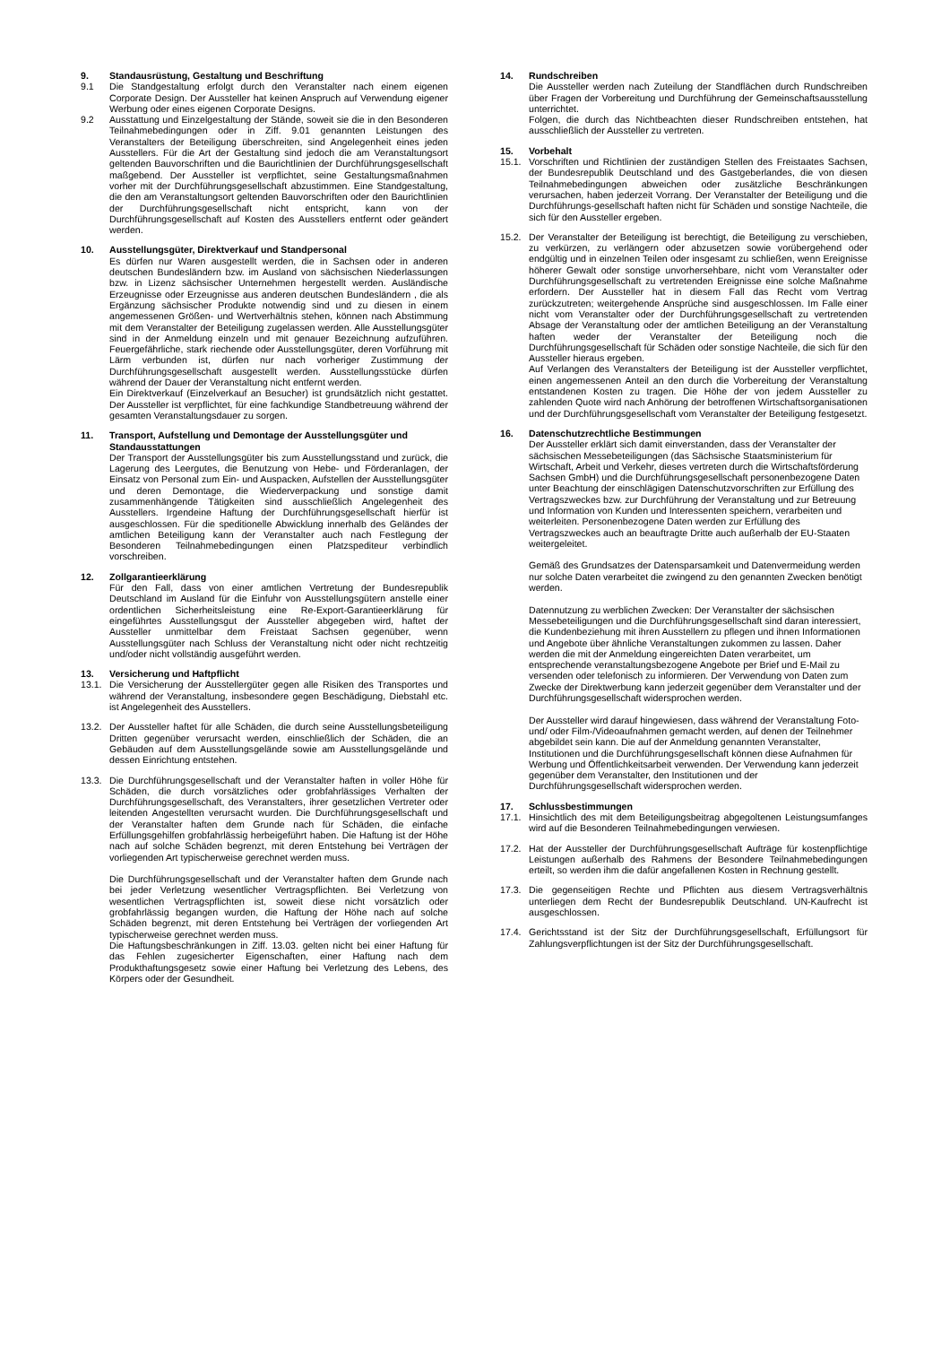9. Standausrüstung, Gestaltung und Beschriftung
9.1 Die Standgestaltung erfolgt durch den Veranstalter nach einem eigenen Corporate Design. Der Aussteller hat keinen Anspruch auf Verwendung eigener Werbung oder eines eigenen Corporate Designs.
9.2 Ausstattung und Einzelgestaltung der Stände, soweit sie die in den Besonderen Teilnahmebedingungen oder in Ziff. 9.01 genannten Leistungen des Veranstalters der Beteiligung überschreiten, sind Angelegenheit eines jeden Ausstellers. Für die Art der Gestaltung sind jedoch die am Veranstaltungsort geltenden Bauvorschriften und die Baurichtlinien der Durchführungsgesellschaft maßgebend. Der Aussteller ist verpflichtet, seine Gestaltungsmaßnahmen vorher mit der Durchführungsgesellschaft abzustimmen. Eine Standgestaltung, die den am Veranstaltungsort geltenden Bauvorschriften oder den Baurichtlinien der Durchführungsgesellschaft nicht entspricht, kann von der Durchführungsgesellschaft auf Kosten des Ausstellers entfernt oder geändert werden.
10. Ausstellungsgüter, Direktverkauf und Standpersonal
Es dürfen nur Waren ausgestellt werden, die in Sachsen oder in anderen deutschen Bundesländern bzw. im Ausland von sächsischen Niederlassungen bzw. in Lizenz sächsischer Unternehmen hergestellt werden. Ausländische Erzeugnisse oder Erzeugnisse aus anderen deutschen Bundesländern , die als Ergänzung sächsischer Produkte notwendig sind und zu diesen in einem angemessenen Größen- und Wertverhältnis stehen, können nach Abstimmung mit dem Veranstalter der Beteiligung zugelassen werden. Alle Ausstellungsgüter sind in der Anmeldung einzeln und mit genauer Bezeichnung aufzuführen. Feuergefährliche, stark riechende oder Ausstellungsgüter, deren Vorführung mit Lärm verbunden ist, dürfen nur nach vorheriger Zustimmung der Durchführungsgesellschaft ausgestellt werden. Ausstellungsstücke dürfen während der Dauer der Veranstaltung nicht entfernt werden.
Ein Direktverkauf (Einzelverkauf an Besucher) ist grundsätzlich nicht gestattet. Der Aussteller ist verpflichtet, für eine fachkundige Standbetreuung während der gesamten Veranstaltungsdauer zu sorgen.
11. Transport, Aufstellung und Demontage der Ausstellungsgüter und Standausstattungen
Der Transport der Ausstellungsgüter bis zum Ausstellungsstand und zurück, die Lagerung des Leergutes, die Benutzung von Hebe- und Förderanlagen, der Einsatz von Personal zum Ein- und Auspacken, Aufstellen der Ausstellungsgüter und deren Demontage, die Wiederverpackung und sonstige damit zusammenhängende Tätigkeiten sind ausschließlich Angelegenheit des Ausstellers. Irgendeine Haftung der Durchführungsgesellschaft hierfür ist ausgeschlossen. Für die speditionelle Abwicklung innerhalb des Geländes der amtlichen Beteiligung kann der Veranstalter auch nach Festlegung der Besonderen Teilnahmebedingungen einen Platzspediteur verbindlich vorschreiben.
12. Zollgarantieerklärung
Für den Fall, dass von einer amtlichen Vertretung der Bundesrepublik Deutschland im Ausland für die Einfuhr von Ausstellungsgütern anstelle einer ordentlichen Sicherheitsleistung eine Re-Export-Garantieerklärung für eingeführtes Ausstellungsgut der Aussteller abgegeben wird, haftet der Aussteller unmittelbar dem Freistaat Sachsen gegenüber, wenn Ausstellungsgüter nach Schluss der Veranstaltung nicht oder nicht rechtzeitig und/oder nicht vollständig ausgeführt werden.
13. Versicherung und Haftpflicht
13.1. Die Versicherung der Ausstellergüter gegen alle Risiken des Transportes und während der Veranstaltung, insbesondere gegen Beschädigung, Diebstahl etc. ist Angelegenheit des Ausstellers.
13.2. Der Aussteller haftet für alle Schäden, die durch seine Ausstellungsbeteiligung Dritten gegenüber verursacht werden, einschließlich der Schäden, die an Gebäuden auf dem Ausstellungsgelände sowie am Ausstellungsgelände und dessen Einrichtung entstehen.
13.3. Die Durchführungsgesellschaft und der Veranstalter haften in voller Höhe für Schäden, die durch vorsätzliches oder grobfahrlässiges Verhalten der Durchführungsgesellschaft, des Veranstalters, ihrer gesetzlichen Vertreter oder leitenden Angestellten verursacht wurden. Die Durchführungsgesellschaft und der Veranstalter haften dem Grunde nach für Schäden, die einfache Erfüllungsgehilfen grobfahrlässig herbeigeführt haben. Die Haftung ist der Höhe nach auf solche Schäden begrenzt, mit deren Entstehung bei Verträgen der vorliegenden Art typischerweise gerechnet werden muss.
Die Durchführungsgesellschaft und der Veranstalter haften dem Grunde nach bei jeder Verletzung wesentlicher Vertragspflichten. Bei Verletzung von wesentlichen Vertragspflichten ist, soweit diese nicht vorsätzlich oder grobfahrlässig begangen wurden, die Haftung der Höhe nach auf solche Schäden begrenzt, mit deren Entstehung bei Verträgen der vorliegenden Art typischerweise gerechnet werden muss.
Die Haftungsbeschränkungen in Ziff. 13.03. gelten nicht bei einer Haftung für das Fehlen zugesicherter Eigenschaften, einer Haftung nach dem Produkthaftungsgesetz sowie einer Haftung bei Verletzung des Lebens, des Körpers oder der Gesundheit.
14. Rundschreiben
Die Aussteller werden nach Zuteilung der Standflächen durch Rundschreiben über Fragen der Vorbereitung und Durchführung der Gemeinschaftsausstellung unterrichtet.
Folgen, die durch das Nichtbeachten dieser Rundschreiben entstehen, hat ausschließlich der Aussteller zu vertreten.
15. Vorbehalt
15.1. Vorschriften und Richtlinien der zuständigen Stellen des Freistaates Sachsen, der Bundesrepublik Deutschland und des Gastgeberlandes, die von diesen Teilnahmebedingungen abweichen oder zusätzliche Beschränkungen verursachen, haben jederzeit Vorrang. Der Veranstalter der Beteiligung und die Durchführungs-gesellschaft haften nicht für Schäden und sonstige Nachteile, die sich für den Aussteller ergeben.
15.2. Der Veranstalter der Beteiligung ist berechtigt, die Beteiligung zu verschieben, zu verkürzen, zu verlängern oder abzusetzen sowie vorübergehend oder endgültig und in einzelnen Teilen oder insgesamt zu schließen, wenn Ereignisse höherer Gewalt oder sonstige unvorhersehbare, nicht vom Veranstalter oder Durchführungsgesellschaft zu vertretenden Ereignisse eine solche Maßnahme erfordern. Der Aussteller hat in diesem Fall das Recht vom Vertrag zurückzutreten; weitergehende Ansprüche sind ausgeschlossen. Im Falle einer nicht vom Veranstalter oder der Durchführungsgesellschaft zu vertretenden Absage der Veranstaltung oder der amtlichen Beteiligung an der Veranstaltung haften weder der Veranstalter der Beteiligung noch die Durchführungsgesellschaft für Schäden oder sonstige Nachteile, die sich für den Aussteller hieraus ergeben.
Auf Verlangen des Veranstalters der Beteiligung ist der Aussteller verpflichtet, einen angemessenen Anteil an den durch die Vorbereitung der Veranstaltung entstandenen Kosten zu tragen. Die Höhe der von jedem Aussteller zu zahlenden Quote wird nach Anhörung der betroffenen Wirtschaftsorganisationen und der Durchführungsgesellschaft vom Veranstalter der Beteiligung festgesetzt.
16. Datenschutzrechtliche Bestimmungen
Der Aussteller erklärt sich damit einverstanden, dass der Veranstalter der sächsischen Messebeteiligungen (das Sächsische Staatsministerium für Wirtschaft, Arbeit und Verkehr, dieses vertreten durch die Wirtschaftsförderung Sachsen GmbH) und die Durchführungsgesellschaft personenbezogene Daten unter Beachtung der einschlägigen Datenschutzvorschriften zur Erfüllung des Vertragszweckes bzw. zur Durchführung der Veranstaltung und zur Betreuung und Information von Kunden und Interessenten speichern, verarbeiten und weiterleiten. Personenbezogene Daten werden zur Erfüllung des Vertragszweckes auch an beauftragte Dritte auch außerhalb der EU-Staaten weitergeleitet.
Gemäß des Grundsatzes der Datensparsamkeit und Datenvermeidung werden nur solche Daten verarbeitet die zwingend zu den genannten Zwecken benötigt werden.
Datennutzung zu werblichen Zwecken: Der Veranstalter der sächsischen Messebeteiligungen und die Durchführungsgesellschaft sind daran interessiert, die Kundenbeziehung mit ihren Ausstellern zu pflegen und ihnen Informationen und Angebote über ähnliche Veranstaltungen zukommen zu lassen. Daher werden die mit der Anmeldung eingereichten Daten verarbeitet, um entsprechende veranstaltungsbezogene Angebote per Brief und E-Mail zu versenden oder telefonisch zu informieren. Der Verwendung von Daten zum Zwecke der Direktwerbung kann jederzeit gegenüber dem Veranstalter und der Durchführungsgesellschaft widersprochen werden.
Der Aussteller wird darauf hingewiesen, dass während der Veranstaltung Foto- und/ oder Film-/Videoaufnahmen gemacht werden, auf denen der Teilnehmer abgebildet sein kann. Die auf der Anmeldung genannten Veranstalter, Institutionen und die Durchführungsgesellschaft können diese Aufnahmen für Werbung und Öffentlichkeitsarbeit verwenden. Der Verwendung kann jederzeit gegenüber dem Veranstalter, den Institutionen und der Durchführungsgesellschaft widersprochen werden.
17. Schlussbestimmungen
17.1. Hinsichtlich des mit dem Beteiligungsbeitrag abgegoltenen Leistungsumfanges wird auf die Besonderen Teilnahmebedingungen verwiesen.
17.2. Hat der Aussteller der Durchführungsgesellschaft Aufträge für kostenpflichtige Leistungen außerhalb des Rahmens der Besondere Teilnahmebedingungen erteilt, so werden ihm die dafür angefallenen Kosten in Rechnung gestellt.
17.3. Die gegenseitigen Rechte und Pflichten aus diesem Vertragsverhältnis unterliegen dem Recht der Bundesrepublik Deutschland. UN-Kaufrecht ist ausgeschlossen.
17.4. Gerichtsstand ist der Sitz der Durchführungsgesellschaft, Erfüllungsort für Zahlungsverpflichtungen ist der Sitz der Durchführungsgesellschaft.